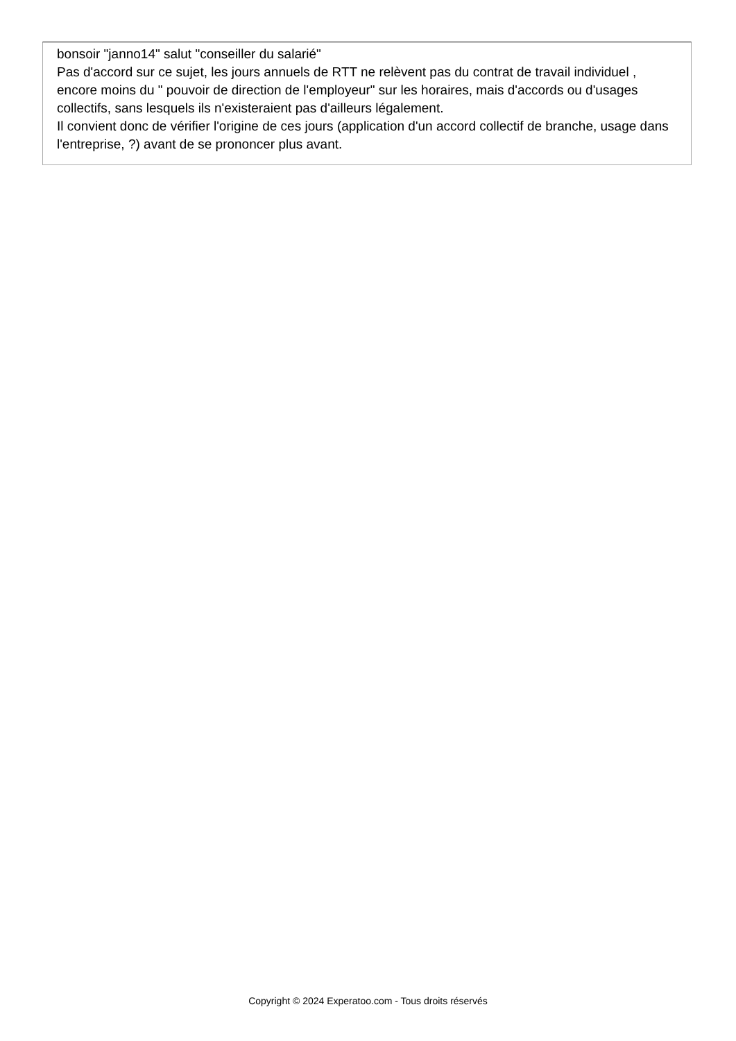bonsoir "janno14" salut "conseiller du salarié"
Pas d'accord sur ce sujet, les jours annuels de RTT ne relèvent pas du contrat de travail individuel , encore moins du " pouvoir de direction de l'employeur" sur les horaires, mais d'accords ou d'usages collectifs, sans lesquels ils n'existeraient pas d'ailleurs légalement.
Il convient donc de vérifier l'origine de ces jours (application d'un accord collectif de branche, usage dans l'entreprise, ?) avant de se prononcer plus avant.
Copyright © 2024 Experatoo.com - Tous droits réservés